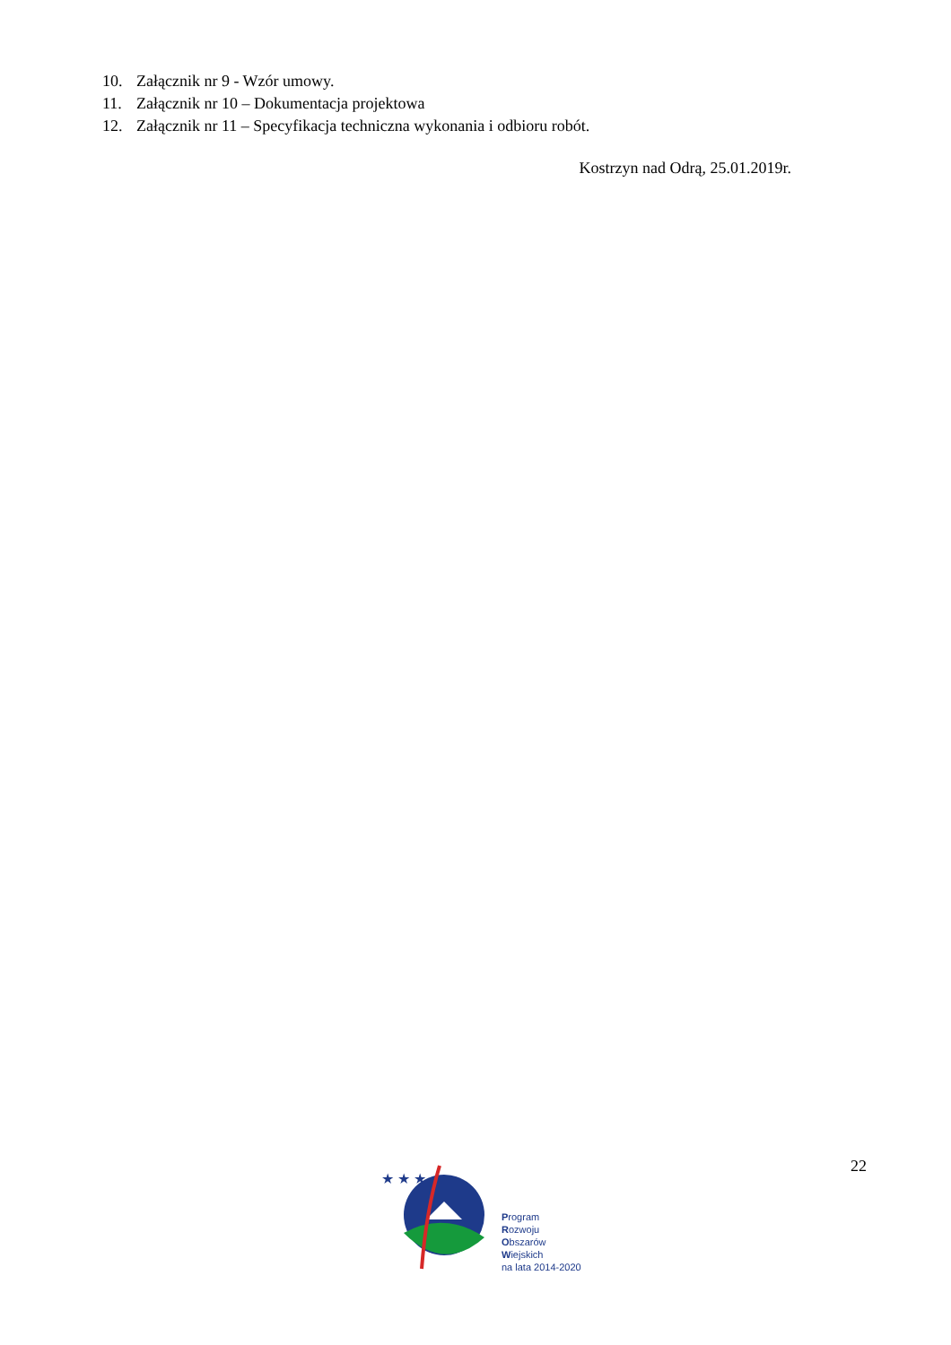10. Załącznik nr 9 - Wzór umowy.
11. Załącznik nr 10 – Dokumentacja projektowa
12. Załącznik nr 11 – Specyfikacja techniczna wykonania i odbioru robót.
Kostrzyn nad Odrą, 25.01.2019r.
22
★ ★ ★
Program
Rozwoju
Obszarów
Wiejskich
na lata 2014-2020